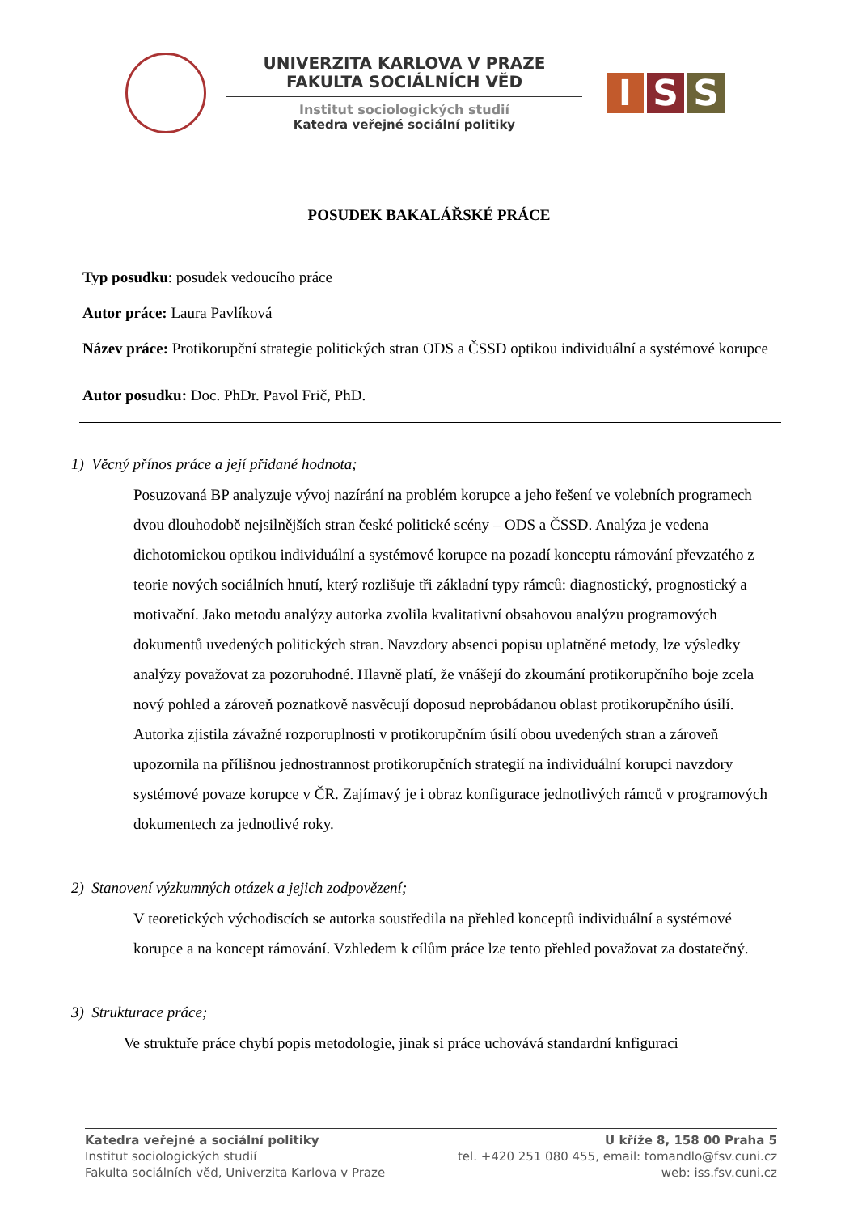UNIVERZITA KARLOVA V PRAZE
FAKULTA SOCIÁLNÍCH VĚD
Institut sociologických studií
Katedra veřejné sociální politiky
I S S
POSUDEK BAKALÁŘSKÉ PRÁCE
Typ posudku: posudek vedoucího práce
Autor práce: Laura Pavlíková
Název práce: Protikorupční strategie politických stran ODS a ČSSD optikou individuální a systémové korupce
Autor posudku: Doc. PhDr. Pavol Frič, PhD.
1) Věcný přínos práce a její přidané hodnota;
Posuzovaná BP analyzuje vývoj nazírání na problém korupce a jeho řešení ve volebních programech dvou dlouhodobě nejsilnějších stran české politické scény – ODS a ČSSD. Analýza je vedena dichotomickou optikou individuální a systémové korupce na pozadí konceptu rámování převzatého z teorie nových sociálních hnutí, který rozlišuje tři základní typy rámců: diagnostický, prognostický a motivační. Jako metodu analýzy autorka zvolila kvalitativní obsahovou analýzu programových dokumentů uvedených politických stran. Navzdory absenci popisu uplatněné metody, lze výsledky analýzy považovat za pozoruhodné. Hlavně platí, že vnášejí do zkoumání protikorupčního boje zcela nový pohled a zároveň poznatkově nasvěcují doposud neprobádanou oblast protikorupčního úsilí. Autorka zjistila závažné rozporuplnosti v protikorupčním úsilí obou uvedených stran a zároveň upozornila na přílišnou jednostrannost protikorupčních strategií na individuální korupci navzdory systémové povaze korupce v ČR. Zajímavý je i obraz konfigurace jednotlivých rámců v programových dokumentech za jednotlivé roky.
2) Stanovení výzkumných otázek a jejich zodpovězení;
V teoretických východiscích se autorka soustředila na přehled konceptů individuální a systémové korupce a na koncept rámování. Vzhledem k cílům práce lze tento přehled považovat za dostatečný.
3) Strukturace práce;
Ve struktuře práce chybí popis metodologie, jinak si práce uchovává standardní knfiguraci
Katedra veřejné a sociální politiky
Institut sociologických studií
Fakulta sociálních věd, Univerzita Karlova v Praze
U kříže 8, 158 00 Praha 5
tel. +420 251 080 455, email: tomandlo@fsv.cuni.cz
web: iss.fsv.cuni.cz